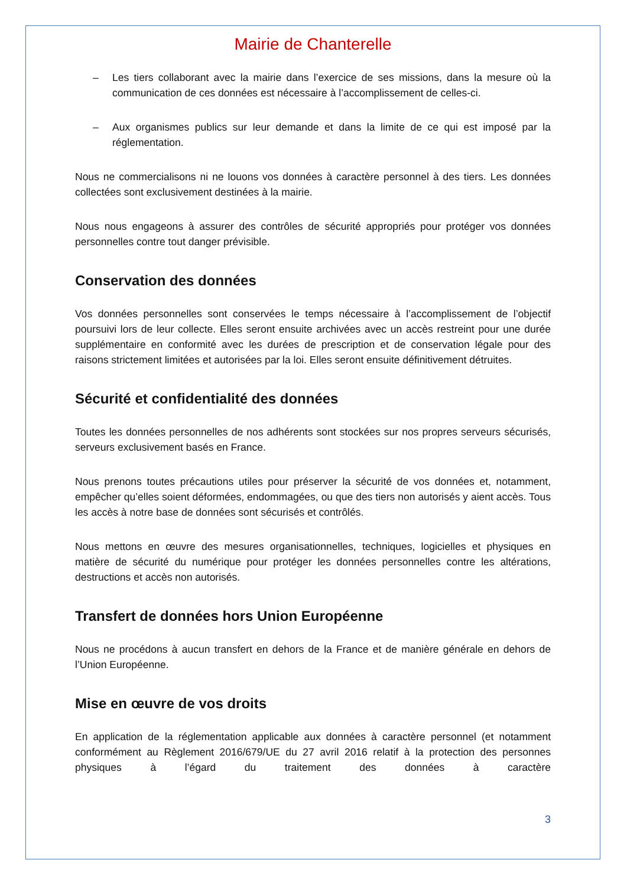Mairie de Chanterelle
– Les tiers collaborant avec la mairie dans l’exercice de ses missions, dans la mesure où la communication de ces données est nécessaire à l’accomplissement de celles-ci.
– Aux organismes publics sur leur demande et dans la limite de ce qui est imposé par la réglementation.
Nous ne commercialisons ni ne louons vos données à caractère personnel à des tiers. Les données collectées sont exclusivement destinées à la mairie.
Nous nous engageons à assurer des contrôles de sécurité appropriés pour protéger vos données personnelles contre tout danger prévisible.
Conservation des données
Vos données personnelles sont conservées le temps nécessaire à l’accomplissement de l’objectif poursuivi lors de leur collecte. Elles seront ensuite archivées avec un accès restreint pour une durée supplémentaire en conformité avec les durées de prescription et de conservation légale pour des raisons strictement limitées et autorisées par la loi. Elles seront ensuite définitivement détruites.
Sécurité et confidentialité des données
Toutes les données personnelles de nos adhérents sont stockées sur nos propres serveurs sécurisés, serveurs exclusivement basés en France.
Nous prenons toutes précautions utiles pour préserver la sécurité de vos données et, notamment, empêcher qu’elles soient déformées, endommagées, ou que des tiers non autorisés y aient accès. Tous les accès à notre base de données sont sécurisés et contrôlés.
Nous mettons en œuvre des mesures organisationnelles, techniques, logicielles et physiques en matière de sécurité du numérique pour protéger les données personnelles contre les altérations, destructions et accès non autorisés.
Transfert de données hors Union Européenne
Nous ne procédons à aucun transfert en dehors de la France et de manière générale en dehors de l’Union Européenne.
Mise en œuvre de vos droits
En application de la réglementation applicable aux données à caractère personnel (et notamment conformément au Règlement 2016/679/UE du 27 avril 2016 relatif à la protection des personnes physiques à l’égard du traitement des données à caractère
3